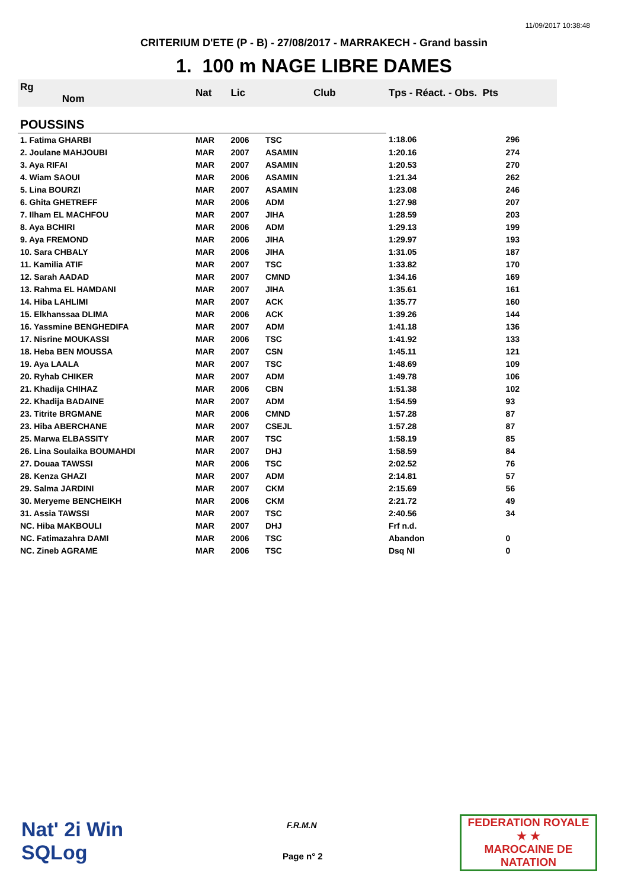11/09/2017 10:38:48
CRITERIUM D'ETE (P - B) - 27/08/2017 - MARRAKECH - Grand bassin
1. 100 m NAGE LIBRE DAMES
| Rg Nom | | Nat | Lic | Club | Tps - Réact. - Obs. Pts | |
| --- | --- | --- | --- | --- | --- | --- |
| POUSSINS | | | | | | |
| 1. Fatima GHARBI | | MAR | 2006 | TSC | 1:18.06 | 296 |
| 2. Joulane MAHJOUBI | | MAR | 2007 | ASAMIN | 1:20.16 | 274 |
| 3. Aya RIFAI | | MAR | 2007 | ASAMIN | 1:20.53 | 270 |
| 4. Wiam SAOUI | | MAR | 2006 | ASAMIN | 1:21.34 | 262 |
| 5. Lina BOURZI | | MAR | 2007 | ASAMIN | 1:23.08 | 246 |
| 6. Ghita GHETREFF | | MAR | 2006 | ADM | 1:27.98 | 207 |
| 7. Ilham EL MACHFOU | | MAR | 2007 | JIHA | 1:28.59 | 203 |
| 8. Aya BCHIRI | | MAR | 2006 | ADM | 1:29.13 | 199 |
| 9. Aya FREMOND | | MAR | 2006 | JIHA | 1:29.97 | 193 |
| 10. Sara CHBALY | | MAR | 2006 | JIHA | 1:31.05 | 187 |
| 11. Kamilia ATIF | | MAR | 2007 | TSC | 1:33.82 | 170 |
| 12. Sarah AADAD | | MAR | 2007 | CMND | 1:34.16 | 169 |
| 13. Rahma EL HAMDANI | | MAR | 2007 | JIHA | 1:35.61 | 161 |
| 14. Hiba LAHLIMI | | MAR | 2007 | ACK | 1:35.77 | 160 |
| 15. Elkhanssaa DLIMA | | MAR | 2006 | ACK | 1:39.26 | 144 |
| 16. Yassmine BENGHEDIFA | | MAR | 2007 | ADM | 1:41.18 | 136 |
| 17. Nisrine MOUKASSI | | MAR | 2006 | TSC | 1:41.92 | 133 |
| 18. Heba BEN MOUSSA | | MAR | 2007 | CSN | 1:45.11 | 121 |
| 19. Aya LAALA | | MAR | 2007 | TSC | 1:48.69 | 109 |
| 20. Ryhab CHIKER | | MAR | 2007 | ADM | 1:49.78 | 106 |
| 21. Khadija CHIHAZ | | MAR | 2006 | CBN | 1:51.38 | 102 |
| 22. Khadija BADAINE | | MAR | 2007 | ADM | 1:54.59 | 93 |
| 23. Titrite BRGMANE | | MAR | 2006 | CMND | 1:57.28 | 87 |
| 23. Hiba ABERCHANE | | MAR | 2007 | CSEJL | 1:57.28 | 87 |
| 25. Marwa ELBASSITY | | MAR | 2007 | TSC | 1:58.19 | 85 |
| 26. Lina Soulaika BOUMAHDI | | MAR | 2007 | DHJ | 1:58.59 | 84 |
| 27. Douaa TAWSSI | | MAR | 2006 | TSC | 2:02.52 | 76 |
| 28. Kenza GHAZI | | MAR | 2007 | ADM | 2:14.81 | 57 |
| 29. Salma JARDINI | | MAR | 2007 | CKM | 2:15.69 | 56 |
| 30. Meryeme BENCHEIKH | | MAR | 2006 | CKM | 2:21.72 | 49 |
| 31. Assia TAWSSI | | MAR | 2007 | TSC | 2:40.56 | 34 |
| NC. Hiba MAKBOULI | | MAR | 2007 | DHJ | Frf n.d. | |
| NC. Fatimazahra DAMI | | MAR | 2006 | TSC | Abandon | 0 |
| NC. Zineb AGRAME | | MAR | 2006 | TSC | Dsq NI | 0 |
Nat' 2i Win
SQLog
F.R.M.N
Page n° 2
FEDERATION ROYALE
★ ★
MAROCAINE DE NATATION